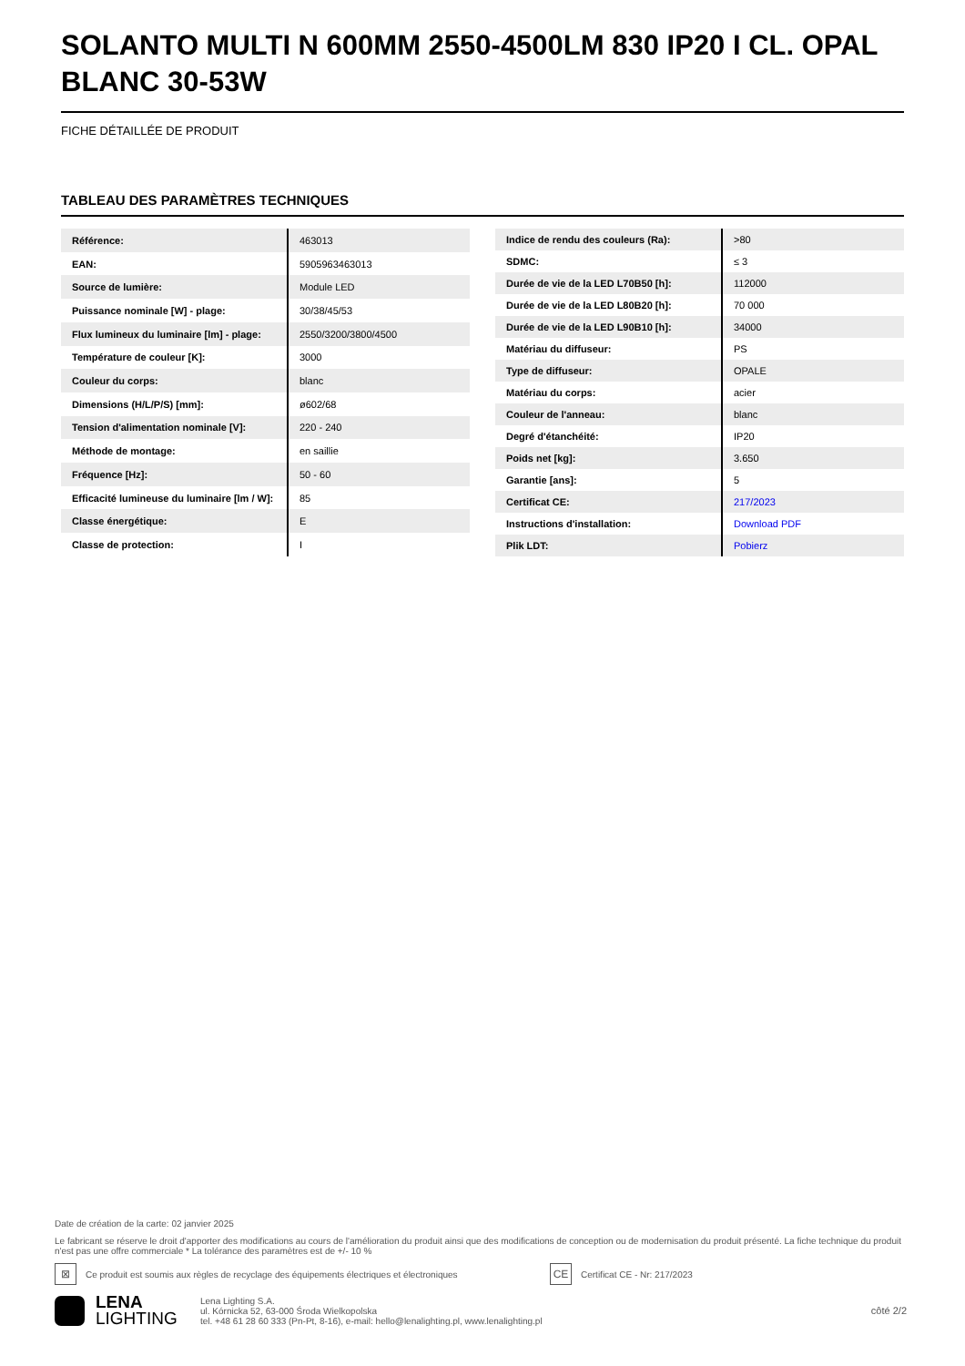SOLANTO MULTI N 600MM 2550-4500LM 830 IP20 I CL. OPAL BLANC 30-53W
FICHE DÉTAILLÉE DE PRODUIT
TABLEAU DES PARAMÈTRES TECHNIQUES
| Référence: | 463013 |
| EAN: | 5905963463013 |
| Source de lumière: | Module LED |
| Puissance nominale [W] - plage: | 30/38/45/53 |
| Flux lumineux du luminaire [lm] - plage: | 2550/3200/3800/4500 |
| Température de couleur [K]: | 3000 |
| Couleur du corps: | blanc |
| Dimensions (H/L/P/S) [mm]: | ø602/68 |
| Tension d'alimentation nominale [V]: | 220 - 240 |
| Méthode de montage: | en saillie |
| Fréquence [Hz]: | 50 - 60 |
| Efficacité lumineuse du luminaire [lm / W]: | 85 |
| Classe énergétique: | E |
| Classe de protection: | I |
| Indice de rendu des couleurs (Ra): | >80 |
| SDMC: | ≤ 3 |
| Durée de vie de la LED L70B50 [h]: | 112000 |
| Durée de vie de la LED L80B20 [h]: | 70 000 |
| Durée de vie de la LED L90B10 [h]: | 34000 |
| Matériau du diffuseur: | PS |
| Type de diffuseur: | OPALE |
| Matériau du corps: | acier |
| Couleur de l'anneau: | blanc |
| Degré d'étanchéité: | IP20 |
| Poids net [kg]: | 3.650 |
| Garantie [ans]: | 5 |
| Certificat CE: | 217/2023 |
| Instructions d'installation: | Download PDF |
| Plik LDT: | Pobierz |
Date de création de la carte: 02 janvier 2025
Le fabricant se réserve le droit d'apporter des modifications au cours de l'amélioration du produit ainsi que des modifications de conception ou de modernisation du produit présenté. La fiche technique du produit n'est pas une offre commerciale * La tolérance des paramètres est de +/- 10 %
⊠ Ce produit est soumis aux règles de recyclage des équipements électriques et électroniques CE Certificat CE - Nr: 217/2023
LENA
LIGHTING
Lena Lighting S.A.
ul. Kórnicka 52, 63-000 Środa Wielkopolska
tel. +48 61 28 60 333 (Pn-Pt, 8-16), e-mail: hello@lenalighting.pl, www.lenalighting.pl
côté 2/2